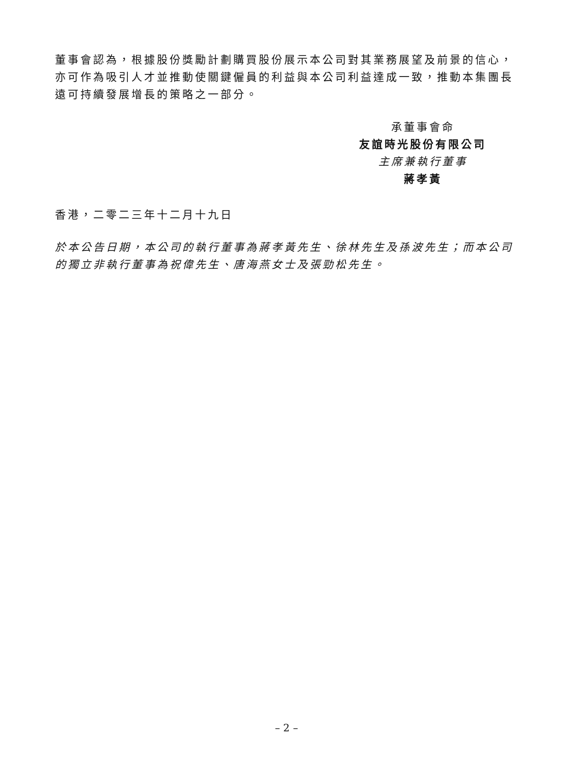董事會認為，根據股份獎勵計劃購買股份展示本公司對其業務展望及前景的信心，亦可作為吸引人才並推動使關鍵僱員的利益與本公司利益達成一致，推動本集團長遠可持續發展增長的策略之一部分。
承董事會命
友誼時光股份有限公司
主席兼執行董事
蔣孝黃
香港，二零二三年十二月十九日
於本公告日期，本公司的執行董事為蔣孝黃先生、徐林先生及孫波先生；而本公司的獨立非執行董事為祝偉先生、唐海燕女士及張勁松先生。
– 2 –